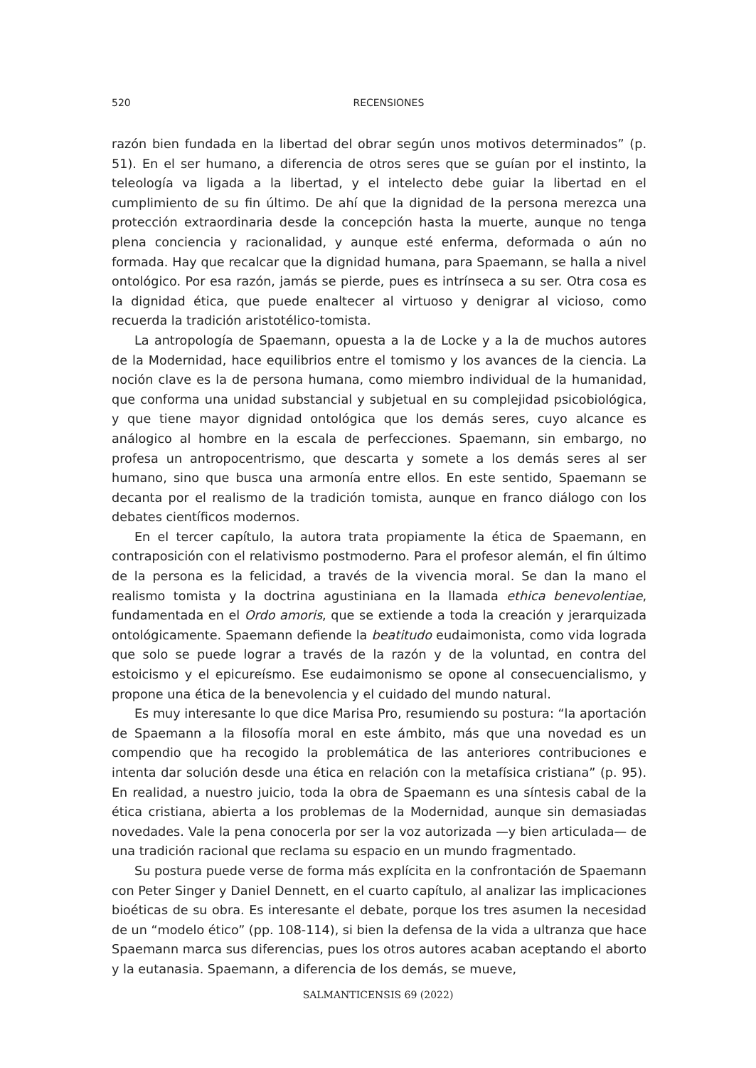520
RECENSIONES
razón bien fundada en la libertad del obrar según unos motivos determinados” (p. 51). En el ser humano, a diferencia de otros seres que se guían por el instinto, la teleología va ligada a la libertad, y el intelecto debe guiar la libertad en el cumplimiento de su fin último. De ahí que la dignidad de la persona merezca una protección extraordinaria desde la concepción hasta la muerte, aunque no tenga plena conciencia y racionalidad, y aunque esté enferma, deformada o aún no formada. Hay que recalcar que la dignidad humana, para Spaemann, se halla a nivel ontológico. Por esa razón, jamás se pierde, pues es intrínseca a su ser. Otra cosa es la dignidad ética, que puede enaltecer al virtuoso y denigrar al vicioso, como recuerda la tradición aristotélico-tomista.
La antropología de Spaemann, opuesta a la de Locke y a la de muchos autores de la Modernidad, hace equilibrios entre el tomismo y los avances de la ciencia. La noción clave es la de persona humana, como miembro individual de la humanidad, que conforma una unidad substancial y subjetual en su complejidad psicobiológica, y que tiene mayor dignidad ontológica que los demás seres, cuyo alcance es análogico al hombre en la escala de perfecciones. Spaemann, sin embargo, no profesa un antropocentrismo, que descarta y somete a los demás seres al ser humano, sino que busca una armonía entre ellos. En este sentido, Spaemann se decanta por el realismo de la tradición tomista, aunque en franco diálogo con los debates científicos modernos.
En el tercer capítulo, la autora trata propiamente la ética de Spaemann, en contraposición con el relativismo postmoderno. Para el profesor alemán, el fin último de la persona es la felicidad, a través de la vivencia moral. Se dan la mano el realismo tomista y la doctrina agustiniana en la llamada ethica benevolentiae, fundamentada en el Ordo amoris, que se extiende a toda la creación y jerarquizada ontológicamente. Spaemann defiende la beatitudo eudaimonista, como vida lograda que solo se puede lograr a través de la razón y de la voluntad, en contra del estoicismo y el epicureísmo. Ese eudaimonismo se opone al consecuencialismo, y propone una ética de la benevolencia y el cuidado del mundo natural.
Es muy interesante lo que dice Marisa Pro, resumiendo su postura: “la aportación de Spaemann a la filosofía moral en este ámbito, más que una novedad es un compendio que ha recogido la problemática de las anteriores contribuciones e intenta dar solución desde una ética en relación con la metafísica cristiana” (p. 95). En realidad, a nuestro juicio, toda la obra de Spaemann es una síntesis cabal de la ética cristiana, abierta a los problemas de la Modernidad, aunque sin demasiadas novedades. Vale la pena conocerla por ser la voz autorizada —y bien articulada— de una tradición racional que reclama su espacio en un mundo fragmentado.
Su postura puede verse de forma más explícita en la confrontación de Spaemann con Peter Singer y Daniel Dennett, en el cuarto capítulo, al analizar las implicaciones bioéticas de su obra. Es interesante el debate, porque los tres asumen la necesidad de un “modelo ético” (pp. 108-114), si bien la defensa de la vida a ultranza que hace Spaemann marca sus diferencias, pues los otros autores acaban aceptando el aborto y la eutanasia. Spaemann, a diferencia de los demás, se mueve,
SALMANTICENSIS 69 (2022)